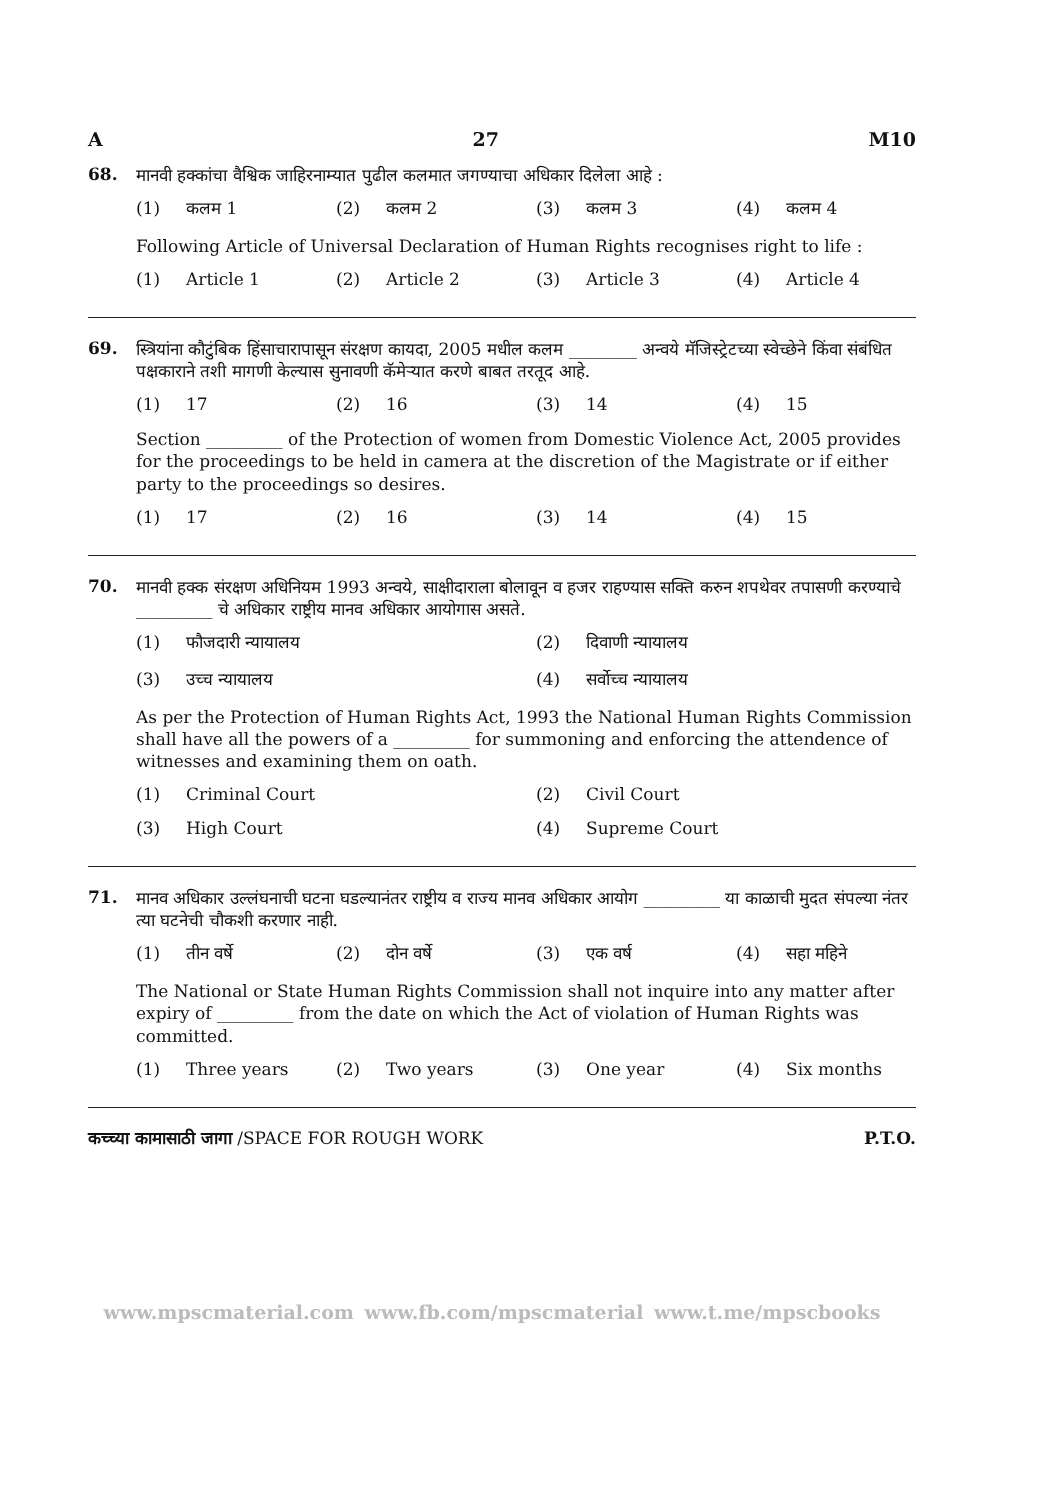A 27 M10
68.
मानवी हक्कांचा वैश्विक जाहिरनाम्यात पुढील कलमात जगण्याचा अधिकार दिलेला आहे :
(1) कलम 1 (2) कलम 2 (3) कलम 3 (4) कलम 4
Following Article of Universal Declaration of Human Rights recognises right to life :
(1) Article 1 (2) Article 2 (3) Article 3 (4) Article 4
69.
स्त्रियांना कौटुंबिक हिंसाचारापासून संरक्षण कायदा, 2005 मधील कलम ________ अन्वये मॅजिस्ट्रेटच्या स्वेच्छेने किंवा संबंधित पक्षकाराने तशी मागणी केल्यास सुनावणी कॅमेऱ्यात करणे बाबत तरतूद आहे.
(1) 17 (2) 16 (3) 14 (4) 15
Section _________ of the Protection of women from Domestic Violence Act, 2005 provides for the proceedings to be held in camera at the discretion of the Magistrate or if either party to the proceedings so desires.
(1) 17 (2) 16 (3) 14 (4) 15
70.
मानवी हक्क संरक्षण अधिनियम 1993 अन्वये, साक्षीदाराला बोलावून व हजर राहण्यास सक्ति करुन शपथेवर तपासणी करण्याचे _________ चे अधिकार राष्ट्रीय मानव अधिकार आयोगास असते.
(1) फौजदारी न्यायालय (2) दिवाणी न्यायालय (3) उच्च न्यायालय (4) सर्वोच्च न्यायालय
As per the Protection of Human Rights Act, 1993 the National Human Rights Commission shall have all the powers of a _________ for summoning and enforcing the attendence of witnesses and examining them on oath.
(1) Criminal Court (2) Civil Court (3) High Court (4) Supreme Court
71.
मानव अधिकार उल्लंघनाची घटना घडल्यानंतर राष्ट्रीय व राज्य मानव अधिकार आयोग _________ या काळाची मुदत संपल्या नंतर त्या घटनेची चौकशी करणार नाही.
(1) तीन वर्षे (2) दोन वर्षे (3) एक वर्ष (4) सहा महिने
The National or State Human Rights Commission shall not inquire into any matter after expiry of _________ from the date on which the Act of violation of Human Rights was committed.
(1) Three years (2) Two years (3) One year (4) Six months
कच्च्या कामासाठी जागा /SPACE FOR ROUGH WORK P.T.O.
www.mpscmaterial.com www.fb.com/mpscmaterial www.t.me/mpscbooks